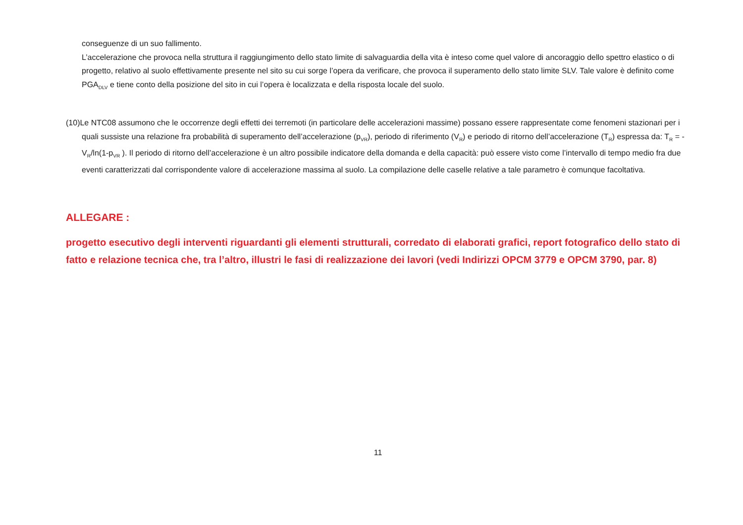conseguenze di un suo fallimento.
L’accelerazione che provoca nella struttura il raggiungimento dello stato limite di salvaguardia della vita è inteso come quel valore di ancoraggio dello spettro elastico o di progetto, relativo al suolo effettivamente presente nel sito su cui sorge l’opera da verificare, che provoca il superamento dello stato limite SLV. Tale valore è definito come PGA<sub>DLV</sub> e tiene conto della posizione del sito in cui l’opera è localizzata e della risposta locale del suolo.
(10)Le NTC08 assumono che le occorrenze degli effetti dei terremoti (in particolare delle accelerazioni massime) possano essere rappresentate come fenomeni stazionari per i quali sussiste una relazione fra probabilità di superamento dell’accelerazione (p<sub>VR</sub>), periodo di riferimento (V<sub>R</sub>) e periodo di ritorno dell’accelerazione (T<sub>R</sub>) espressa da: T<sub>R</sub> = - V<sub>R</sub>/ln(1-p<sub>VR</sub> ). Il periodo di ritorno dell’accelerazione è un altro possibile indicatore della domanda e della capacità: può essere visto come l’intervallo di tempo medio fra due eventi caratterizzati dal corrispondente valore di accelerazione massima al suolo. La compilazione delle caselle relative a tale parametro è comunque facoltativa.
ALLEGARE :
progetto esecutivo degli interventi riguardanti gli elementi strutturali, corredato di elaborati grafici, report fotografico dello stato di fatto e relazione tecnica che, tra l’altro, illustri le fasi di realizzazione dei lavori (vedi Indirizzi OPCM 3779 e OPCM 3790, par. 8)
11